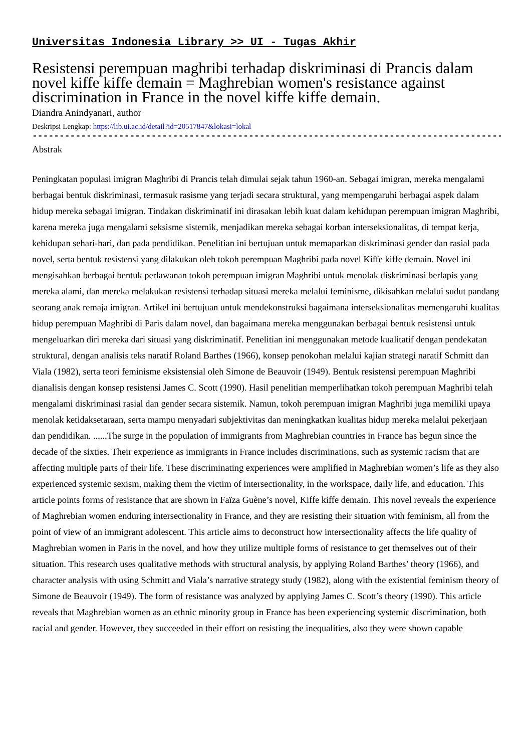Universitas Indonesia Library >> UI - Tugas Akhir
Resistensi perempuan maghribi terhadap diskriminasi di Prancis dalam novel kiffe kiffe demain = Maghrebian women's resistance against discrimination in France in the novel kiffe kiffe demain.
Diandra Anindyanari, author
Deskripsi Lengkap: https://lib.ui.ac.id/detail?id=20517847&lokasi=lokal
------------------------------------------------------------------------------------------
Abstrak
Peningkatan populasi imigran Maghribi di Prancis telah dimulai sejak tahun 1960-an. Sebagai imigran, mereka mengalami berbagai bentuk diskriminasi, termasuk rasisme yang terjadi secara struktural, yang mempengaruhi berbagai aspek dalam hidup mereka sebagai imigran. Tindakan diskriminatif ini dirasakan lebih kuat dalam kehidupan perempuan imigran Maghribi, karena mereka juga mengalami seksisme sistemik, menjadikan mereka sebagai korban interseksionalitas, di tempat kerja, kehidupan sehari-hari, dan pada pendidikan. Penelitian ini bertujuan untuk memaparkan diskriminasi gender dan rasial pada novel, serta bentuk resistensi yang dilakukan oleh tokoh perempuan Maghribi pada novel Kiffe kiffe demain. Novel ini mengisahkan berbagai bentuk perlawanan tokoh perempuan imigran Maghribi untuk menolak diskriminasi berlapis yang mereka alami, dan mereka melakukan resistensi terhadap situasi mereka melalui feminisme, dikisahkan melalui sudut pandang seorang anak remaja imigran. Artikel ini bertujuan untuk mendekonstruksi bagaimana interseksionalitas memengaruhi kualitas hidup perempuan Maghribi di Paris dalam novel, dan bagaimana mereka menggunakan berbagai bentuk resistensi untuk mengeluarkan diri mereka dari situasi yang diskriminatif. Penelitian ini menggunakan metode kualitatif dengan pendekatan struktural, dengan analisis teks naratif Roland Barthes (1966), konsep penokohan melalui kajian strategi naratif Schmitt dan Viala (1982), serta teori feminisme eksistensial oleh Simone de Beauvoir (1949). Bentuk resistensi perempuan Maghribi dianalisis dengan konsep resistensi James C. Scott (1990). Hasil penelitian memperlihatkan tokoh perempuan Maghribi telah mengalami diskriminasi rasial dan gender secara sistemik. Namun, tokoh perempuan imigran Maghribi juga memiliki upaya menolak ketidaksetaraan, serta mampu menyadari subjektivitas dan meningkatkan kualitas hidup mereka melalui pekerjaan dan pendidikan. ......The surge in the population of immigrants from Maghrebian countries in France has begun since the decade of the sixties. Their experience as immigrants in France includes discriminations, such as systemic racism that are affecting multiple parts of their life. These discriminating experiences were amplified in Maghrebian women’s life as they also experienced systemic sexism, making them the victim of intersectionality, in the workspace, daily life, and education. This article points forms of resistance that are shown in Faïza Guène’s novel, Kiffe kiffe demain. This novel reveals the experience of Maghrebian women enduring intersectionality in France, and they are resisting their situation with feminism, all from the point of view of an immigrant adolescent. This article aims to deconstruct how intersectionality affects the life quality of Maghrebian women in Paris in the novel, and how they utilize multiple forms of resistance to get themselves out of their situation. This research uses qualitative methods with structural analysis, by applying Roland Barthes’ theory (1966), and character analysis with using Schmitt and Viala’s narrative strategy study (1982), along with the existential feminism theory of Simone de Beauvoir (1949). The form of resistance was analyzed by applying James C. Scott’s theory (1990). This article reveals that Maghrebian women as an ethnic minority group in France has been experiencing systemic discrimination, both racial and gender. However, they succeeded in their effort on resisting the inequalities, also they were shown capable